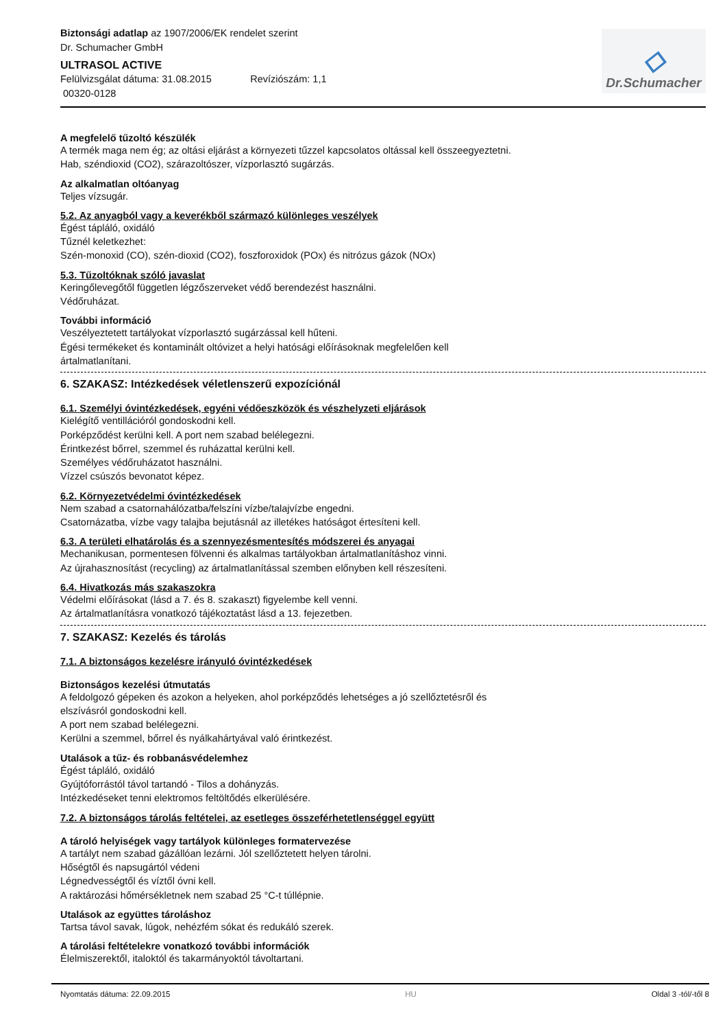Biztonsági adatlap az 1907/2006/EK rendelet szerint
Dr. Schumacher GmbH
ULTRASOL ACTIVE
Felülvizsgálat dátuma: 31.08.2015 Revíziószám: 1,1
00320-0128
◇
Dr.Schumacher
A megfelelő tűzoltó készülék
A termék maga nem ég; az oltási eljárást a környezeti tűzzel kapcsolatos oltással kell összeegyeztetni.
Hab, széndioxid (CO2), szárazoltószer, vízporlasztó sugárzás.
Az alkalmatlan oltóanyag
Teljes vízsugár.
5.2. Az anyagból vagy a keverékből származó különleges veszélyek
Égést tápláló, oxidáló
Tűznél keletkezhet:
Szén-monoxid (CO), szén-dioxid (CO2), foszforoxidok (POx) és nitrózus gázok (NOx)
5.3. Tűzoltóknak szóló javaslat
Keringőlevegőtől független légzőszerveket védő berendezést használni.
Védőruházat.
További információ
Veszélyeztetett tartályokat vízporlasztó sugárzással kell hűteni.
Égési termékeket és kontaminált oltóvizet a helyi hatósági előírásoknak megfelelően kell
ártalmatlanítani.
6. SZAKASZ: Intézkedések véletlenszerű expozíciónál
6.1. Személyi óvintézkedések, egyéni védőeszközök és vészhelyzeti eljárások
Kielégítő ventillációról gondoskodni kell.
Porképződést kerülni kell. A port nem szabad belélegezni.
Érintkezést bőrrel, szemmel és ruházattal kerülni kell.
Személyes védőruházatot használni.
Vízzel csúszós bevonatot képez.
6.2. Környezetvédelmi óvintézkedések
Nem szabad a csatornahálózatba/felszíni vízbe/talajvízbe engedni.
Csatornázatba, vízbe vagy talajba bejutásnál az illetékes hatóságot értesíteni kell.
6.3. A területi elhatárolás és a szennyezésmentesítés módszerei és anyagai
Mechanikusan, pormentesen fölvenni és alkalmas tartályokban ártalmatlanításhoz vinni.
Az újrahasznosítást (recycling) az ártalmatlanítással szemben előnyben kell részesíteni.
6.4. Hivatkozás más szakaszokra
Védelmi előírásokat (lásd a 7. és 8. szakaszt) figyelembe kell venni.
Az ártalmatlanításra vonatkozó tájékoztatást lásd a 13. fejezetben.
7. SZAKASZ: Kezelés és tárolás
7.1. A biztonságos kezelésre irányuló óvintézkedések
Biztonságos kezelési útmutatás
A feldolgozó gépeken és azokon a helyeken, ahol porképződés lehetséges a jó szellőztetésről és
elszívásról gondoskodni kell.
A port nem szabad belélegezni.
Kerülni a szemmel, bőrrel és nyálkahártyával való érintkezést.
Utalások a tűz- és robbanásvédelemhez
Égést tápláló, oxidáló
Gyújtóforrástól távol tartandó - Tilos a dohányzás.
Intézkedéseket tenni elektromos feltöltődés elkerülésére.
7.2. A biztonságos tárolás feltételei, az esetleges összeférhetetlenséggel együtt
A tároló helyiségek vagy tartályok különleges formatervezése
A tartályt nem szabad gázállóan lezárni. Jól szellőztetett helyen tárolni.
Hőségtől és napsugártól védeni
Légnedvességtől és víztől óvni kell.
A raktározási hőmérsékletnek nem szabad 25 °C-t túllépnie.
Utalások az együttes tároláshoz
Tartsa távol savak, lúgok, nehézfém sókat és redukáló szerek.
A tárolási feltételekre vonatkozó további információk
Élelmiszerektől, italoktól és takarmányoktól távoltartani.
Nyomtatás dátuma: 22.09.2015 HU Oldal 3 -tól/-től 8